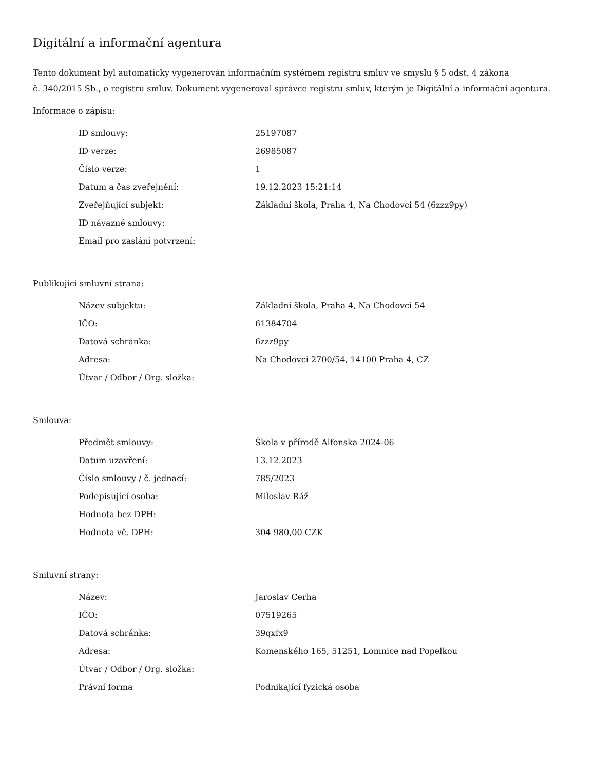Digitální a informační agentura
Tento dokument byl automaticky vygenerován informačním systémem registru smluv ve smyslu § 5 odst. 4 zákona
č. 340/2015 Sb., o registru smluv. Dokument vygeneroval správce registru smluv, kterým je Digitální a informační agentura.
Informace o zápisu:
| ID smlouvy: | 25197087 |
| ID verze: | 26985087 |
| Číslo verze: | 1 |
| Datum a čas zveřejnění: | 19.12.2023 15:21:14 |
| Zveřejňující subjekt: | Základní škola, Praha 4, Na Chodovci 54 (6zzz9py) |
| ID návazné smlouvy: | |
| Email pro zaslání potvrzení: | |
Publikující smluvní strana:
| Název subjektu: | Základní škola, Praha 4, Na Chodovci 54 |
| IČO: | 61384704 |
| Datová schránka: | 6zzz9py |
| Adresa: | Na Chodovci 2700/54, 14100 Praha 4, CZ |
| Útvar / Odbor / Org. složka: | |
Smlouva:
| Předmět smlouvy: | Škola v přírodě Alfonska 2024-06 |
| Datum uzavření: | 13.12.2023 |
| Číslo smlouvy / č. jednací: | 785/2023 |
| Podepisující osoba: | Miloslav Ráž |
| Hodnota bez DPH: | |
| Hodnota vč. DPH: | 304 980,00 CZK |
Smluvní strany:
| Název: | Jaroslav Cerha |
| IČO: | 07519265 |
| Datová schránka: | 39qxfx9 |
| Adresa: | Komenského 165, 51251, Lomnice nad Popelkou |
| Útvar / Odbor / Org. složka: | |
| Právní forma | Podnikající fyzická osoba |